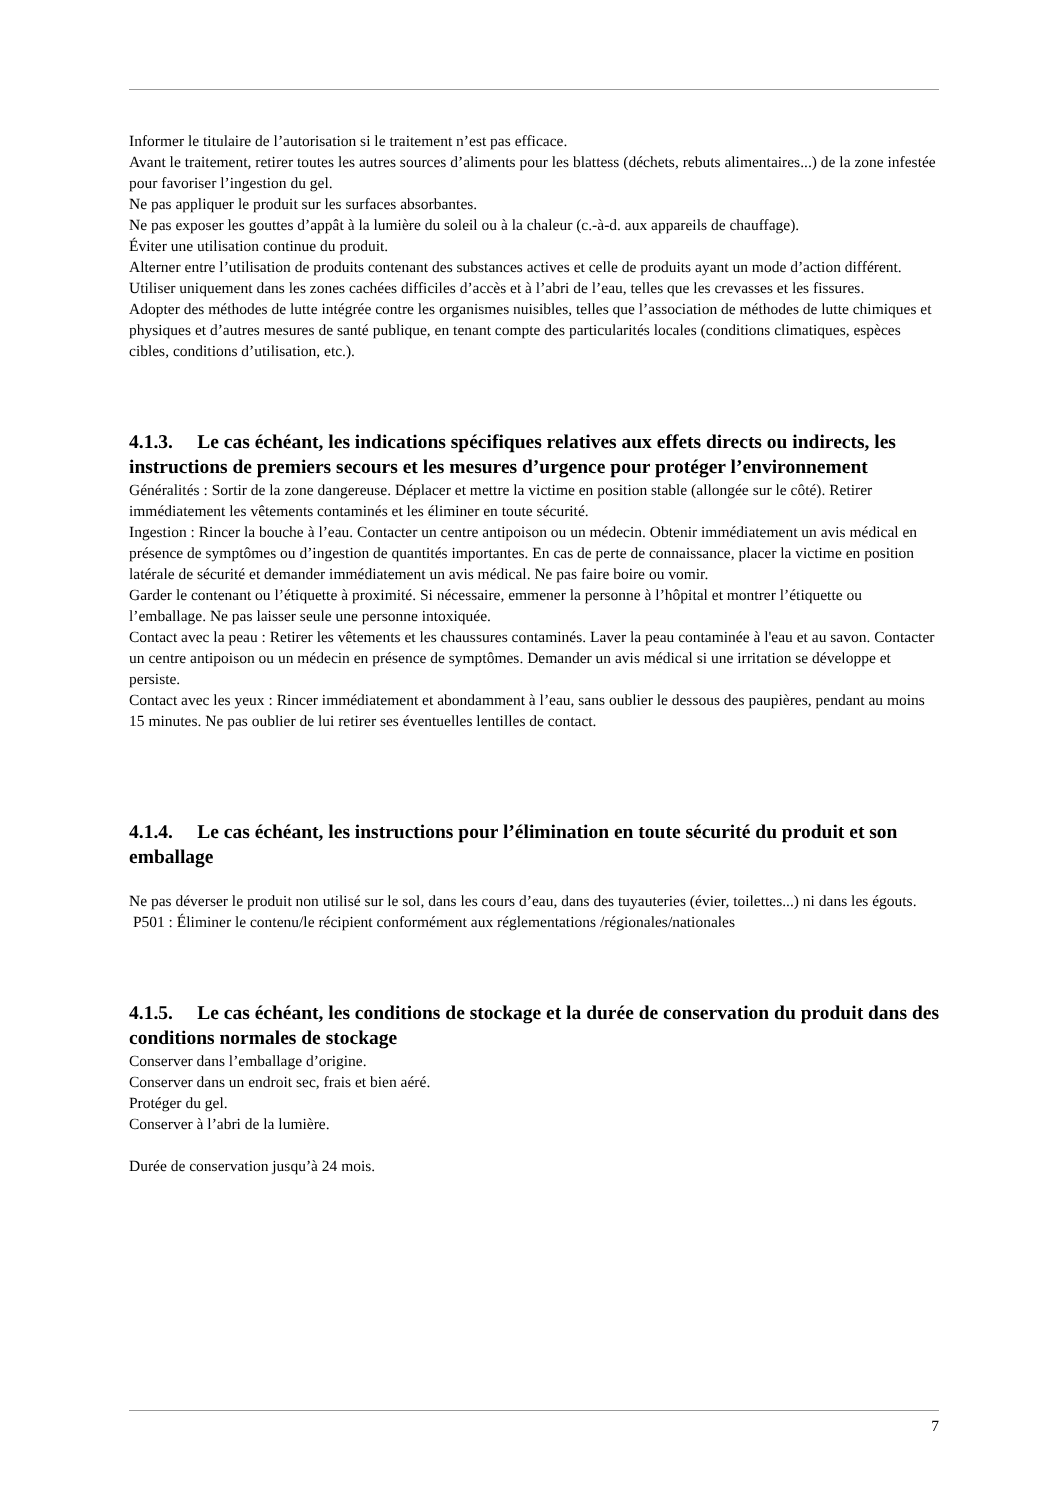Informer le titulaire de l’autorisation si le traitement n’est pas efficace.
Avant le traitement, retirer toutes les autres sources d’aliments pour les blattess (déchets, rebuts alimentaires...) de la zone infestée pour favoriser l’ingestion du gel.
Ne pas appliquer le produit sur les surfaces absorbantes.
Ne pas exposer les gouttes d’appât à la lumière du soleil ou à la chaleur (c.-à-d. aux appareils de chauffage).
Éviter une utilisation continue du produit.
Alterner entre l’utilisation de produits contenant des substances actives et celle de produits ayant un mode d’action différent.
Utiliser uniquement dans les zones cachées difficiles d’accès et à l’abri de l’eau, telles que les crevasses et les fissures.
Adopter des méthodes de lutte intégrée contre les organismes nuisibles, telles que l’association de méthodes de lutte chimiques et physiques et d’autres mesures de santé publique, en tenant compte des particularités locales (conditions climatiques, espèces cibles, conditions d’utilisation, etc.).
4.1.3. Le cas échéant, les indications spécifiques relatives aux effets directs ou indirects, les instructions de premiers secours et les mesures d’urgence pour protéger l’environnement
Généralités : Sortir de la zone dangereuse. Déplacer et mettre la victime en position stable (allongée sur le côté). Retirer immédiatement les vêtements contaminés et les éliminer en toute sécurité.
Ingestion : Rincer la bouche à l’eau. Contacter un centre antipoison ou un médecin. Obtenir immédiatement un avis médical en présence de symptômes ou d’ingestion de quantités importantes. En cas de perte de connaissance, placer la victime en position latérale de sécurité et demander immédiatement un avis médical. Ne pas faire boire ou vomir.
Garder le contenant ou l’étiquette à proximité. Si nécessaire, emmener la personne à l’hôpital et montrer l’étiquette ou l’emballage. Ne pas laisser seule une personne intoxiquée.
Contact avec la peau : Retirer les vêtements et les chaussures contaminés. Laver la peau contaminée à l'eau et au savon. Contacter un centre antipoison ou un médecin en présence de symptômes. Demander un avis médical si une irritation se développe et persiste.
Contact avec les yeux : Rincer immédiatement et abondamment à l’eau, sans oublier le dessous des paupières, pendant au moins 15 minutes. Ne pas oublier de lui retirer ses éventuelles lentilles de contact.
4.1.4. Le cas échéant, les instructions pour l’élimination en toute sécurité du produit et son emballage
Ne pas déverser le produit non utilisé sur le sol, dans les cours d’eau, dans des tuyauteries (évier, toilettes...) ni dans les égouts.
P501 : Éliminer le contenu/le récipient conformément aux réglementations /régionales/nationales
4.1.5. Le cas échéant, les conditions de stockage et la durée de conservation du produit dans des conditions normales de stockage
Conserver dans l’emballage d’origine.
Conserver dans un endroit sec, frais et bien aéré.
Protéger du gel.
Conserver à l’abri de la lumière.
Durée de conservation jusqu’à 24 mois.
7